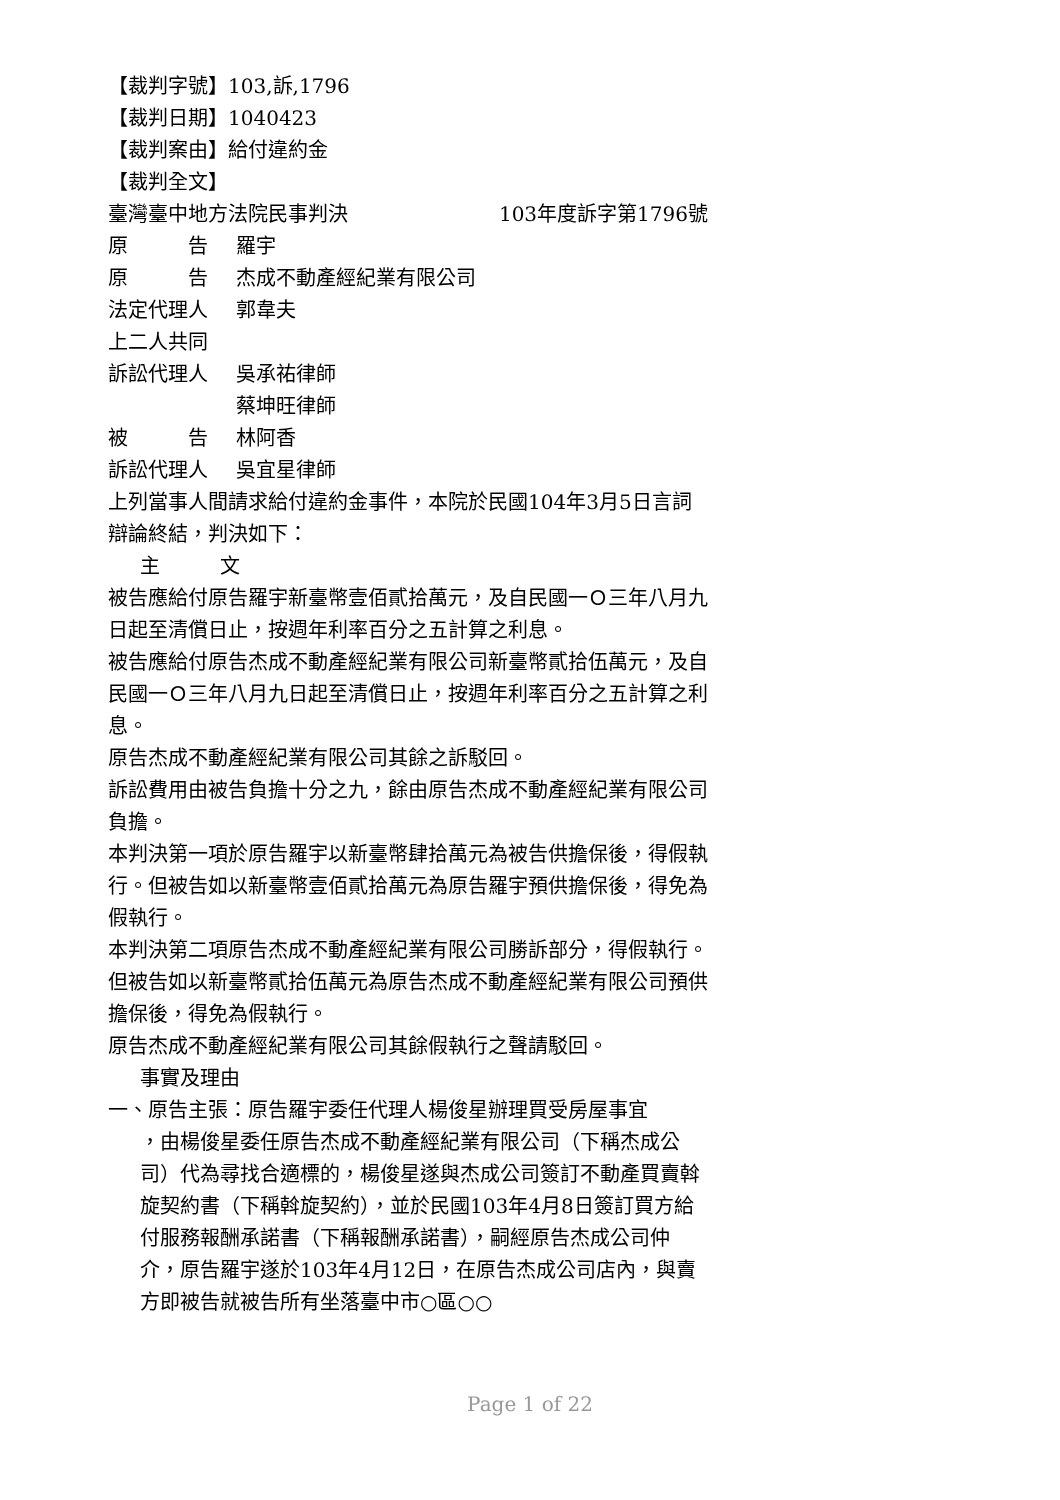【裁判字號】103,訴,1796
【裁判日期】1040423
【裁判案由】給付違約金
【裁判全文】
臺灣臺中地方法院民事判決 103年度訴字第1796號
原　　　告 羅宇
原　　　告 杰成不動產經紀業有限公司
法定代理人 郭韋夫
上二人共同
訴訟代理人 吳承祐律師
蔡坤旺律師
被　　　告 林阿香
訴訟代理人 吳宜星律師
上列當事人間請求給付違約金事件，本院於民國104年3月5日言詞辯論終結，判決如下：
主　　　文
被告應給付原告羅宇新臺幣壹佰貳拾萬元，及自民國一Ｏ三年八月九日起至清償日止，按週年利率百分之五計算之利息。
被告應給付原告杰成不動產經紀業有限公司新臺幣貳拾伍萬元，及自民國一Ｏ三年八月九日起至清償日止，按週年利率百分之五計算之利息。
原告杰成不動產經紀業有限公司其餘之訴駁回。
訴訟費用由被告負擔十分之九，餘由原告杰成不動產經紀業有限公司負擔。
本判決第一項於原告羅宇以新臺幣肆拾萬元為被告供擔保後，得假執行。但被告如以新臺幣壹佰貳拾萬元為原告羅宇預供擔保後，得免為假執行。
本判決第二項原告杰成不動產經紀業有限公司勝訴部分，得假執行。但被告如以新臺幣貳拾伍萬元為原告杰成不動產經紀業有限公司預供擔保後，得免為假執行。
原告杰成不動產經紀業有限公司其餘假執行之聲請駁回。
事實及理由
一、原告主張：原告羅宇委任代理人楊俊星辦理買受房屋事宜
，由楊俊星委任原告杰成不動產經紀業有限公司（下稱杰成公司）代為尋找合適標的，楊俊星遂與杰成公司簽訂不動產買賣斡旋契約書（下稱斡旋契約），並於民國103年4月8日簽訂買方給付服務報酬承諾書（下稱報酬承諾書），嗣經原告杰成公司仲介，原告羅宇遂於103年4月12日，在原告杰成公司店內，與賣方即被告就被告所有坐落臺中市○區○○
Page 1 of 22